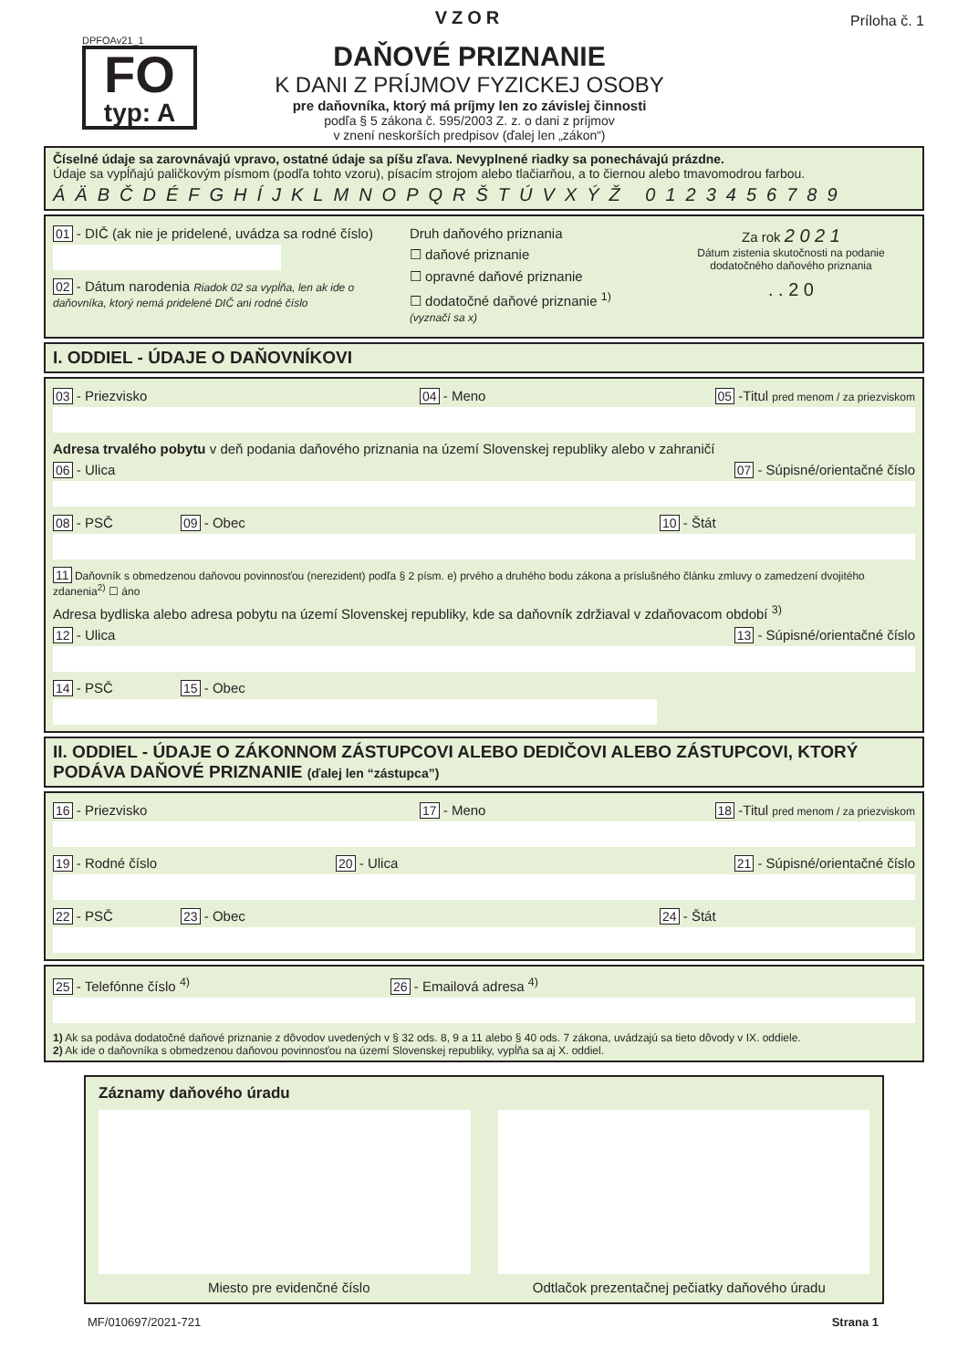DPFOAv21_1
FO
typ: A
VZOR
DAŇOVÉ PRIZNANIE
K DANI Z PRÍJMOV FYZICKEJ OSOBY
pre daňovníka, ktorý má príjmy len zo závislej činnosti
podľa § 5 zákona č. 595/2003 Z. z. o dani z príjmov
v znení neskorších predpisov (ďalej len „zákon“)
Príloha č. 1
Číselné údaje sa zarovnávajú vpravo, ostatné údaje sa píšu zľava. Nevyplnené riadky sa ponechávajú prázdne.
Údaje sa vypĺňajú paličkovým písmom (podľa tohto vzoru), písacím strojom alebo tlačiarňou, a to čiernou alebo tmavomodrou farbou.
ÁÄBČDÉFGHÍJKLMNOPQRŠTÚVXÝŽ 0123456789
01 - DIČ (ak nie je pridelené, uvádza sa rodné číslo)
02 - Dátum narodenia Riadok 02 sa vypĺňa, len ak ide o daňovníka, ktorý nemá pridelené DIČ ani rodné číslo
Druh daňového priznania
☐ daňové priznanie
☐ opravné daňové priznanie
☐ dodatočné daňové priznanie <sup>1)</sup>
(vyznačí sa x)
Za rok 2 0 2 1
Dátum zistenia skutočnosti na podanie dodatočného daňového priznania
. . 2 0
I. ODDIEL - ÚDAJE O DAŇOVNÍKOVI
03 - Priezvisko 04 - Meno 05 -Titul pred menom / za priezviskom
Adresa trvalého pobytu v deň podania daňového priznania na území Slovenskej republiky alebo v zahraničí
06 - Ulica 07 - Súpisné/orientačné číslo
08 - PSČ 09 - Obec 10 - Štát
11 Daňovník s obmedzenou daňovou povinnosťou (nerezident) podľa § 2 písm. e) prvého a druhého bodu zákona a príslušného článku zmluvy o zamedzení dvojitého zdanenia<sup>2)</sup> ☐ áno
Adresa bydliska alebo adresa pobytu na území Slovenskej republiky, kde sa daňovník zdržiaval v zdaňovacom období <sup>3)</sup>
12 - Ulica 13 - Súpisné/orientačné číslo
14 - PSČ 15 - Obec
II. ODDIEL - ÚDAJE O ZÁKONNOM ZÁSTUPCOVI ALEBO DEDIČOVI ALEBO ZÁSTUPCOVI, KTORÝ PODÁVA DAŇOVÉ PRIZNANIE (ďalej len “zástupca”)
16 - Priezvisko 17 - Meno 18 -Titul pred menom / za priezviskom
19 - Rodné číslo 20 - Ulica 21 - Súpisné/orientačné číslo
22 - PSČ 23 - Obec 24 - Štát
25 - Telefónne číslo <sup>4)</sup> 26 - Emailová adresa <sup>4)</sup>
1) Ak sa podáva dodatočné daňové priznanie z dôvodov uvedených v § 32 ods. 8, 9 a 11 alebo § 40 ods. 7 zákona, uvádzajú sa tieto dôvody v IX. oddiele.
2) Ak ide o daňovníka s obmedzenou daňovou povinnosťou na území Slovenskej republiky, vypĺňa sa aj X. oddiel.
Záznamy daňového úradu
Miesto pre evidenčné číslo Odtlačok prezentačnej pečiatky daňového úradu
MF/010697/2021-721 Strana 1